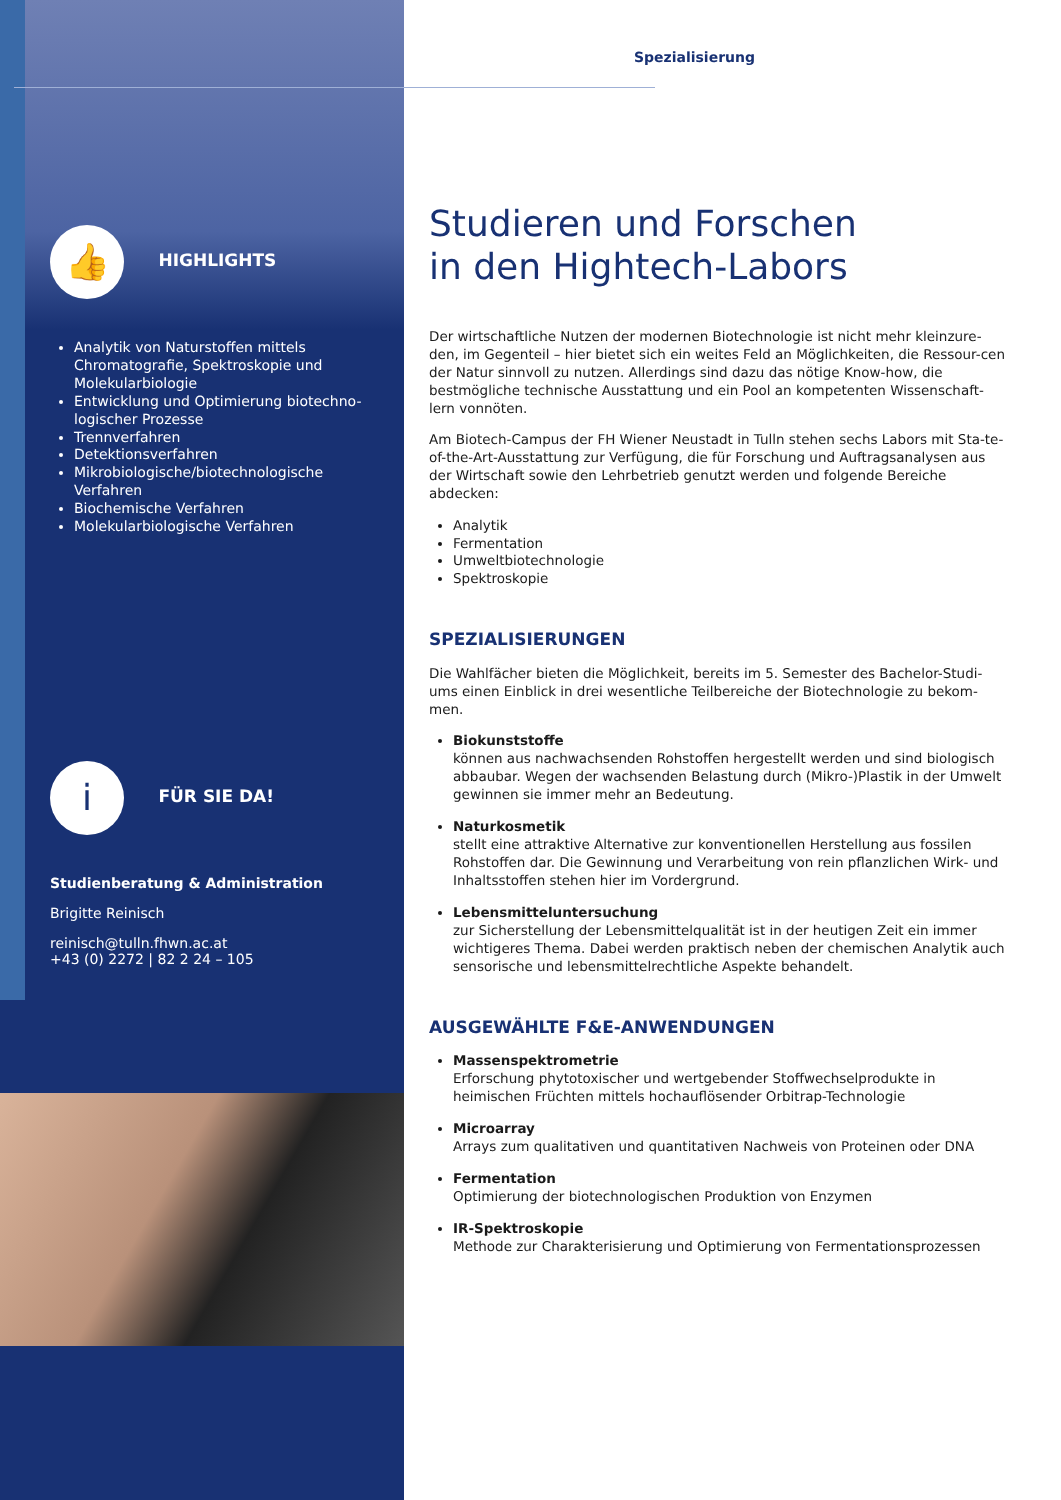👍 HIGHLIGHTS
Analytik von Naturstoffen mittels Chromatografie, Spektroskopie und Molekularbiologie
Entwicklung und Optimierung biotechno-logischer Prozesse
Trennverfahren
Detektionsverfahren
Mikrobiologische/biotechnologische Verfahren
Biochemische Verfahren
Molekularbiologische Verfahren
i FÜR SIE DA!
Studienberatung & Administration
Brigitte Reinisch
reinisch@tulln.fhwn.ac.at
+43 (0) 2272 | 82 2 24 – 105
Spezialisierung
Studieren und Forschen
in den Hightech-Labors
Der wirtschaftliche Nutzen der modernen Biotechnologie ist nicht mehr kleinzure-den, im Gegenteil – hier bietet sich ein weites Feld an Möglichkeiten, die Ressour-cen der Natur sinnvoll zu nutzen. Allerdings sind dazu das nötige Know-how, die bestmögliche technische Ausstattung und ein Pool an kompetenten Wissenschaft-lern vonnöten.
Am Biotech-Campus der FH Wiener Neustadt in Tulln stehen sechs Labors mit Sta-te-of-the-Art-Ausstattung zur Verfügung, die für Forschung und Auftragsanalysen aus der Wirtschaft sowie den Lehrbetrieb genutzt werden und folgende Bereiche abdecken:
Analytik
Fermentation
Umweltbiotechnologie
Spektroskopie
SPEZIALISIERUNGEN
Die Wahlfächer bieten die Möglichkeit, bereits im 5. Semester des Bachelor-Studi-ums einen Einblick in drei wesentliche Teilbereiche der Biotechnologie zu bekom-men.
Biokunststoffe
können aus nachwachsenden Rohstoffen hergestellt werden und sind biologisch abbaubar. Wegen der wachsenden Belastung durch (Mikro-)Plastik in der Umwelt gewinnen sie immer mehr an Bedeutung.
Naturkosmetik
stellt eine attraktive Alternative zur konventionellen Herstellung aus fossilen Rohstoffen dar. Die Gewinnung und Verarbeitung von rein pflanzlichen Wirk- und Inhaltsstoffen stehen hier im Vordergrund.
Lebensmitteluntersuchung
zur Sicherstellung der Lebensmittelqualität ist in der heutigen Zeit ein immer wichtigeres Thema. Dabei werden praktisch neben der chemischen Analytik auch sensorische und lebensmittelrechtliche Aspekte behandelt.
AUSGEWÄHLTE F&E-ANWENDUNGEN
Massenspektrometrie
Erforschung phytotoxischer und wertgebender Stoffwechselprodukte in heimischen Früchten mittels hochauflösender Orbitrap-Technologie
Microarray
Arrays zum qualitativen und quantitativen Nachweis von Proteinen oder DNA
Fermentation
Optimierung der biotechnologischen Produktion von Enzymen
IR-Spektroskopie
Methode zur Charakterisierung und Optimierung von Fermentationsprozessen